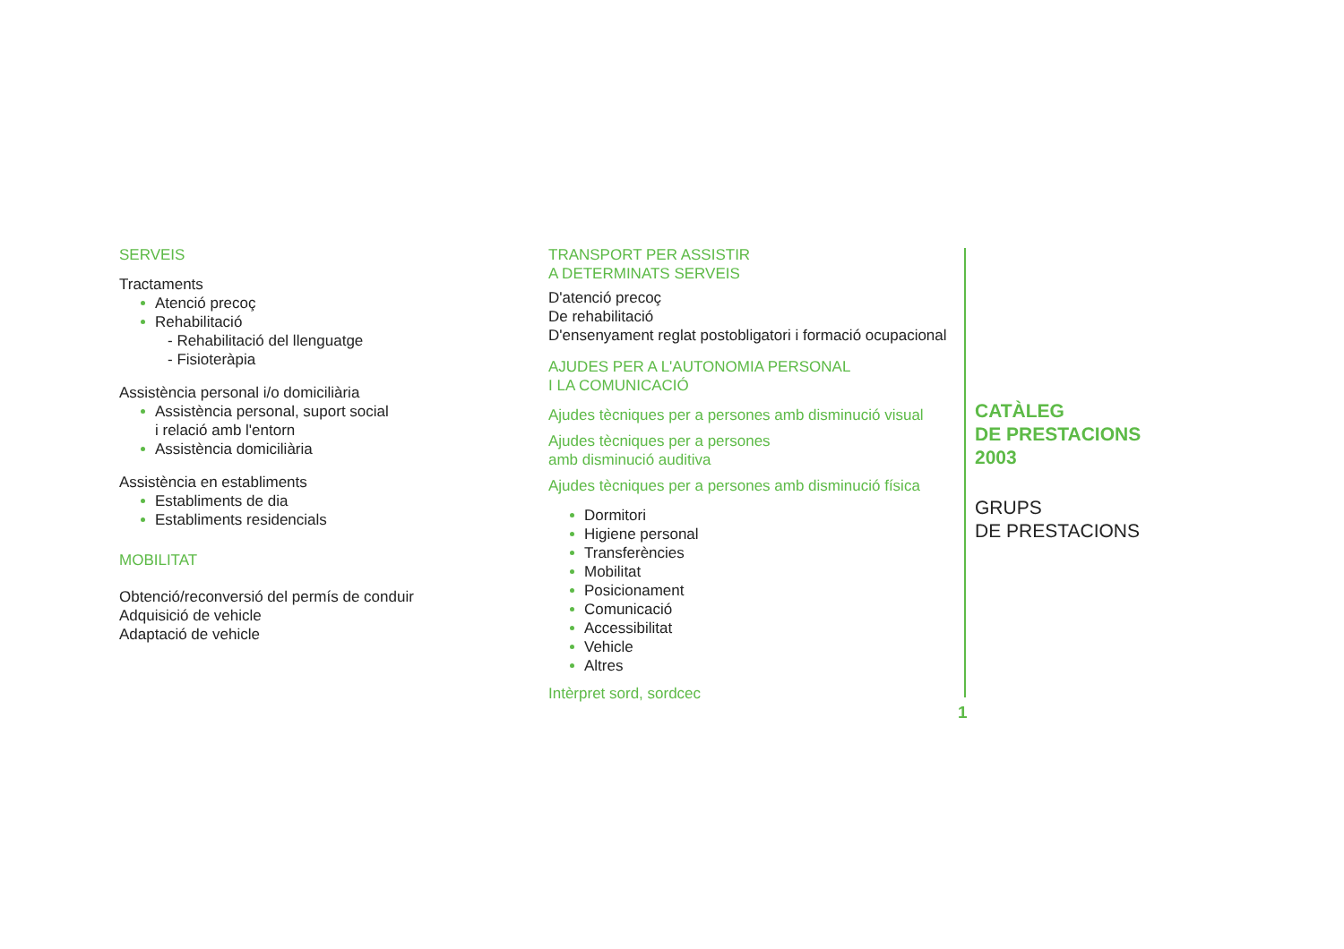SERVEIS
Tractaments
Atenció precoç
Rehabilitació
- Rehabilitació del llenguatge
- Fisioteràpia
Assistència personal i/o domiciliària
Assistència personal, suport social
i relació amb l'entorn
Assistència domiciliària
Assistència en establiments
Establiments de dia
Establiments residencials
MOBILITAT
Obtenció/reconversió del permís de conduir
Adquisició de vehicle
Adaptació de vehicle
TRANSPORT PER ASSISTIR
A DETERMINATS SERVEIS
D'atenció precoç
De rehabilitació
D'ensenyament reglat postobligatori i formació ocupacional
AJUDES PER A L'AUTONOMIA PERSONAL
I LA COMUNICACIÓ
Ajudes tècniques per a persones amb disminució visual
Ajudes tècniques per a persones
amb disminució auditiva
Ajudes tècniques per a persones amb disminució física
Dormitori
Higiene personal
Transferències
Mobilitat
Posicionament
Comunicació
Accessibilitat
Vehicle
Altres
Intèrpret sord, sordcec
CATÀLEG
DE PRESTACIONS
2003
GRUPS
DE PRESTACIONS
1